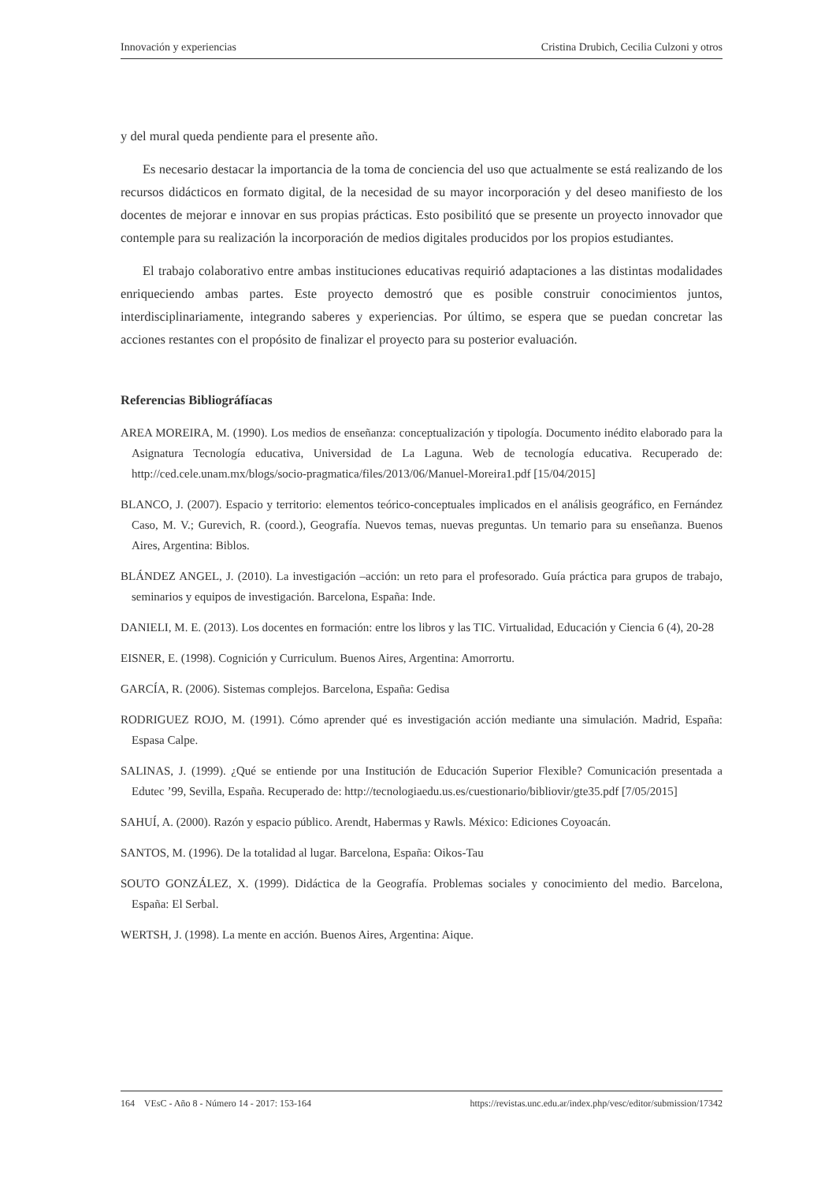Innovación y experiencias Cristina Drubich, Cecilia Culzoni y otros
y del mural queda pendiente para el presente año.
Es necesario destacar la importancia de la toma de conciencia del uso que actualmente se está realizando de los recursos didácticos en formato digital, de la necesidad de su mayor incorporación y del deseo manifiesto de los docentes de mejorar e innovar en sus propias prácticas. Esto posibilitó que se presente un proyecto innovador que contemple para su realización la incorporación de medios digitales producidos por los propios estudiantes.
El trabajo colaborativo entre ambas instituciones educativas requirió adaptaciones a las distintas modalidades enriqueciendo ambas partes. Este proyecto demostró que es posible construir conocimientos juntos, interdisciplinariamente, integrando saberes y experiencias. Por último, se espera que se puedan concretar las acciones restantes con el propósito de finalizar el proyecto para su posterior evaluación.
Referencias Bibliográfíacas
AREA MOREIRA, M. (1990). Los medios de enseñanza: conceptualización y tipología. Documento inédito elaborado para la Asignatura Tecnología educativa, Universidad de La Laguna. Web de tecnología educativa. Recuperado de: http://ced.cele.unam.mx/blogs/socio-pragmatica/files/2013/06/Manuel-Moreira1.pdf [15/04/2015]
BLANCO, J. (2007). Espacio y territorio: elementos teórico-conceptuales implicados en el análisis geográfico, en Fernández Caso, M. V.; Gurevich, R. (coord.), Geografía. Nuevos temas, nuevas preguntas. Un temario para su enseñanza. Buenos Aires, Argentina: Biblos.
BLÁNDEZ ANGEL, J. (2010). La investigación –acción: un reto para el profesorado. Guía práctica para grupos de trabajo, seminarios y equipos de investigación. Barcelona, España: Inde.
DANIELI, M. E. (2013). Los docentes en formación: entre los libros y las TIC. Virtualidad, Educación y Ciencia 6 (4), 20-28
EISNER, E. (1998). Cognición y Curriculum. Buenos Aires, Argentina: Amorrortu.
GARCÍA, R. (2006). Sistemas complejos. Barcelona, España: Gedisa
RODRIGUEZ ROJO, M. (1991). Cómo aprender qué es investigación acción mediante una simulación. Madrid, España: Espasa Calpe.
SALINAS, J. (1999). ¿Qué se entiende por una Institución de Educación Superior Flexible? Comunicación presentada a Edutec ’99, Sevilla, España. Recuperado de: http://tecnologiaedu.us.es/cuestionario/bibliovir/gte35.pdf [7/05/2015]
SAHUÍ, A. (2000). Razón y espacio público. Arendt, Habermas y Rawls. México: Ediciones Coyoacán.
SANTOS, M. (1996). De la totalidad al lugar. Barcelona, España: Oikos-Tau
SOUTO GONZÁLEZ, X. (1999). Didáctica de la Geografía. Problemas sociales y conocimiento del medio. Barcelona, España: El Serbal.
WERTSH, J. (1998). La mente en acción. Buenos Aires, Argentina: Aique.
164 VEsC - Año 8 - Número 14 - 2017: 153-164 https://revistas.unc.edu.ar/index.php/vesc/editor/submission/17342